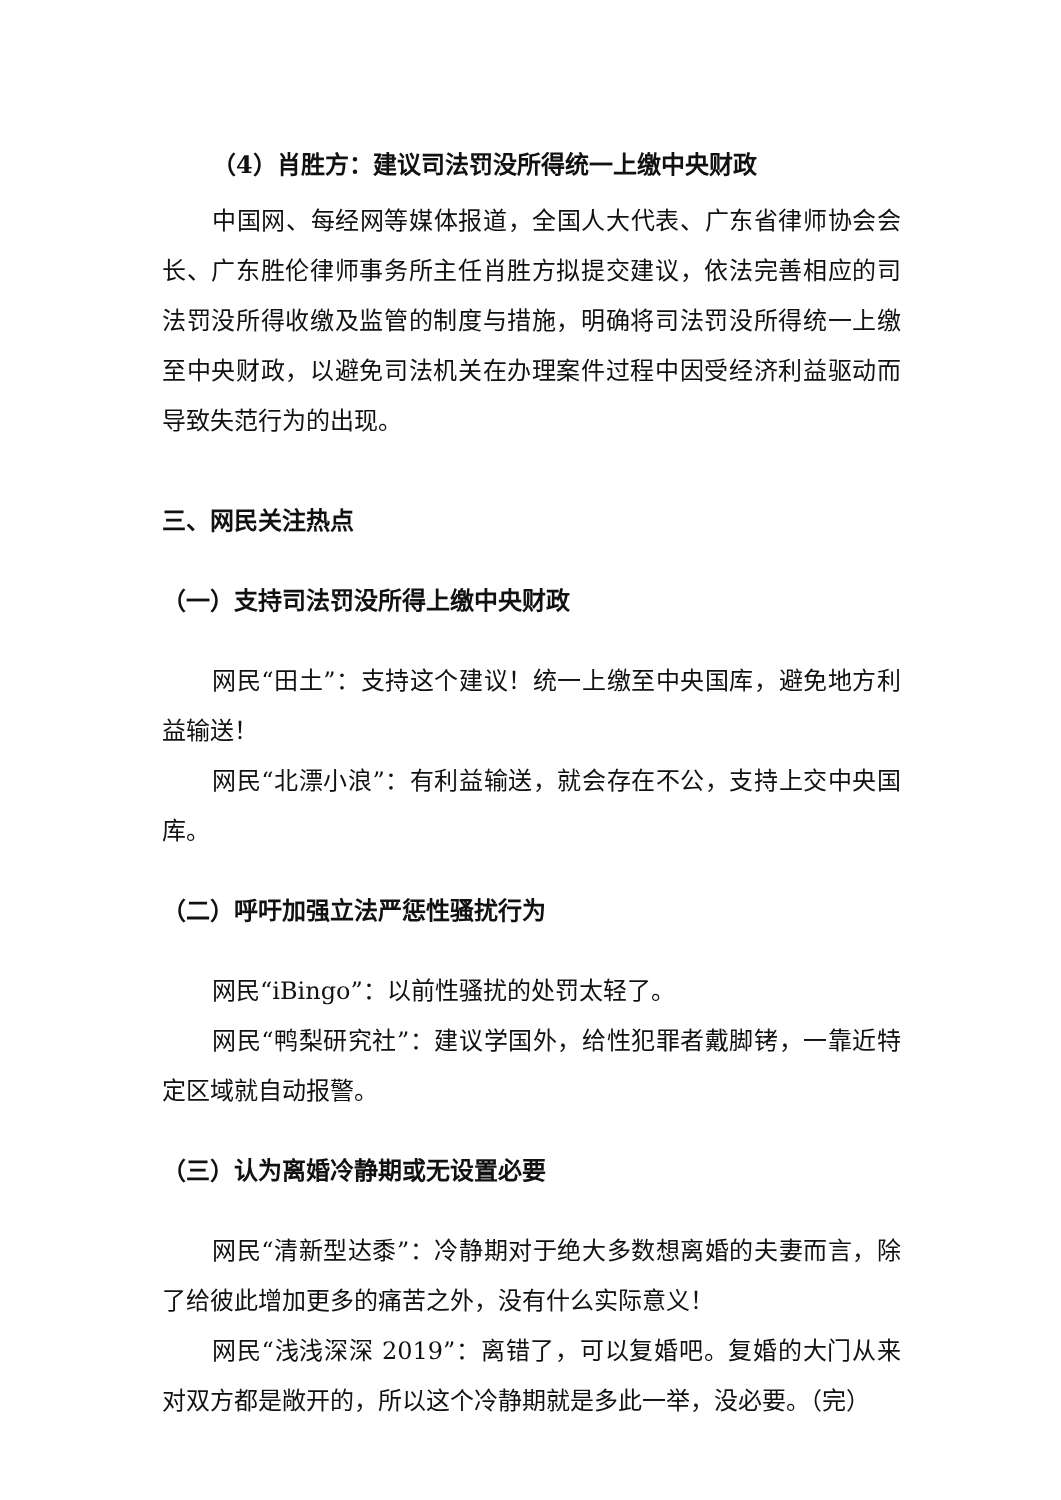（4）肖胜方：建议司法罚没所得统一上缴中央财政
中国网、每经网等媒体报道，全国人大代表、广东省律师协会会长、广东胜伦律师事务所主任肖胜方拟提交建议，依法完善相应的司法罚没所得收缴及监管的制度与措施，明确将司法罚没所得统一上缴至中央财政，以避免司法机关在办理案件过程中因受经济利益驱动而导致失范行为的出现。
三、网民关注热点
（一）支持司法罚没所得上缴中央财政
网民“田土”：支持这个建议！统一上缴至中央国库，避免地方利益输送！
网民“北漂小浪”：有利益输送，就会存在不公，支持上交中央国库。
（二）呼吁加强立法严惩性骚扰行为
网民“iBingo”：以前性骚扰的处罚太轻了。
网民“鸭梨研究社”：建议学国外，给性犯罪者戴脚铐，一靠近特定区域就自动报警。
（三）认为离婚冷静期或无设置必要
网民“清新型达黍”：冷静期对于绝大多数想离婚的夫妻而言，除了给彼此增加更多的痛苦之外，没有什么实际意义！
网民“浅浅深深 2019”：离错了，可以复婚吧。复婚的大门从来对双方都是敞开的，所以这个冷静期就是多此一举，没必要。（完）